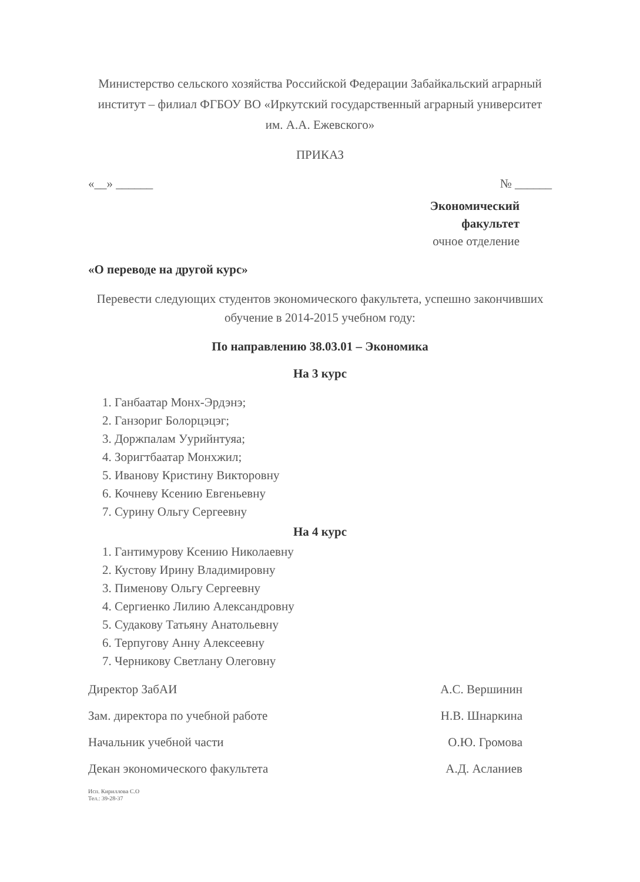Министерство сельского хозяйства Российской Федерации Забайкальский аграрный институт – филиал ФГБОУ ВО «Иркутский государственный аграрный университет им. А.А. Ежевского»
ПРИКАЗ
«__» ______ № ______
Экономический
факультет
очное отделение
«О переводе на другой курс»
Перевести следующих студентов экономического факультета, успешно закончивших обучение в 2014-2015 учебном году:
По направлению 38.03.01 – Экономика
На 3 курс
1. Ганбаатар Монх-Эрдэнэ;
2. Ганзориг Болорцэцэг;
3. Доржпалам Уурийнтуяа;
4. Зоригтбаатар Монхжил;
5. Иванову Кристину Викторовну
6. Кочневу Ксению Евгеньевну
7. Сурину Ольгу Сергеевну
На 4 курс
1. Гантимурову Ксению Николаевну
2. Кустову Ирину Владимировну
3. Пименову Ольгу Сергеевну
4. Сергиенко Лилию Александровну
5. Судакову Татьяну Анатольевну
6. Терпугову Анну Алексеевну
7. Черникову Светлану Олеговну
Директор ЗабАИ А.С. Вершинин
Зам. директора по учебной работе Н.В. Шнаркина
Начальник учебной части О.Ю. Громова
Декан экономического факультета А.Д. Асланиев
Исп. Кириллова С.О
Тел.: 39-28-37